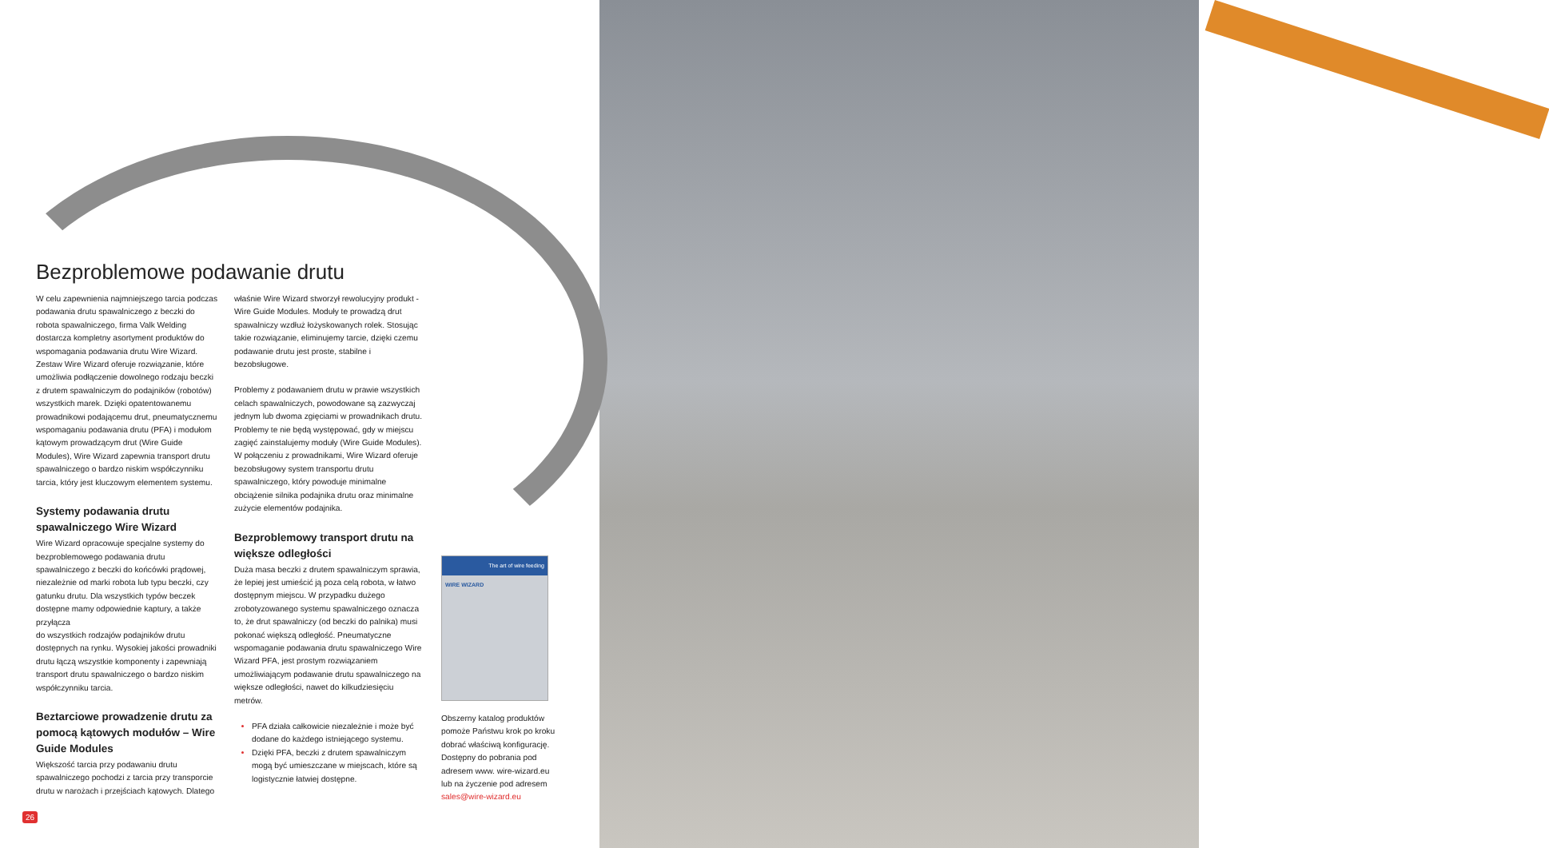Bezproblemowe podawanie drutu
W celu zapewnienia najmniejszego tarcia podczas podawania drutu spawalniczego z beczki do robota spawalniczego, firma Valk Welding dostarcza kompletny asortyment produktów do wspomagania podawania drutu Wire Wizard. Zestaw Wire Wizard oferuje rozwiązanie, które umożliwia podłączenie dowolnego rodzaju beczki z drutem spawalniczym do podajników (robotów) wszystkich marek. Dzięki opatentowanemu prowadnikowi podającemu drut, pneumatycznemu wspomaganiu podawania drutu (PFA) i modułom kątowym prowadzącym drut (Wire Guide Modules), Wire Wizard zapewnia transport drutu spawalniczego o bardzo niskim współczynniku tarcia, który jest kluczowym elementem systemu.
Systemy podawania drutu spawalniczego Wire Wizard
Wire Wizard opracowuje specjalne systemy do bezproblemowego podawania drutu spawalniczego z beczki do końcówki prądowej, niezależnie od marki robota lub typu beczki, czy gatunku drutu. Dla wszystkich typów beczek dostępne mamy odpowiednie kaptury, a także przyłącza
do wszystkich rodzajów podajników drutu dostępnych na rynku. Wysokiej jakości prowadniki drutu łączą wszystkie komponenty i zapewniają transport drutu spawalniczego o bardzo niskim współczynniku tarcia.
Beztarciowe prowadzenie drutu za pomocą kątowych modułów – Wire Guide Modules
Większość tarcia przy podawaniu drutu spawalniczego pochodzi z tarcia przy transporcie drutu w narożach i przejściach kątowych. Dlatego
właśnie Wire Wizard stworzył rewolucyjny produkt - Wire Guide Modules. Moduły te prowadzą drut spawalniczy wzdłuż łożyskowanych rolek. Stosując takie rozwiązanie, eliminujemy tarcie, dzięki czemu podawanie drutu jest proste, stabilne i bezobsługowe.
Problemy z podawaniem drutu w prawie wszystkich celach spawalniczych, powodowane są zazwyczaj jednym lub dwoma zgięciami w prowadnikach drutu. Problemy te nie będą występować, gdy w miejscu zagięć zainstalujemy moduły (Wire Guide Modules). W połączeniu z prowadnikami, Wire Wizard oferuje bezobsługowy system transportu drutu spawalniczego, który powoduje minimalne obciążenie silnika podajnika drutu oraz minimalne zużycie elementów podajnika.
Bezproblemowy transport drutu na większe odległości
Duża masa beczki z drutem spawalniczym sprawia, że lepiej jest umieścić ją poza celą robota, w łatwo dostępnym miejscu. W przypadku dużego zrobotyzowanego systemu spawalniczego oznacza to, że drut spawalniczy (od beczki do palnika) musi pokonać większą odległość. Pneumatyczne wspomaganie podawania drutu spawalniczego Wire Wizard PFA, jest prostym rozwiązaniem umożliwiającym podawanie drutu spawalniczego na większe odległości, nawet do kilkudziesięciu metrów.
PFA działa całkowicie niezależnie i może być dodane do każdego istniejącego systemu.
Dzięki PFA, beczki z drutem spawalniczym mogą być umieszczane w miejscach, które są logistycznie łatwiej dostępne.
The art of wire feeding
WIRE WIZARD
Obszerny katalog produktów pomoże Państwu krok po kroku dobrać właściwą konfigurację. Dostępny do pobrania pod adresem www. wire-wizard.eu lub na życzenie pod adresem sales@wire-wizard.eu
26